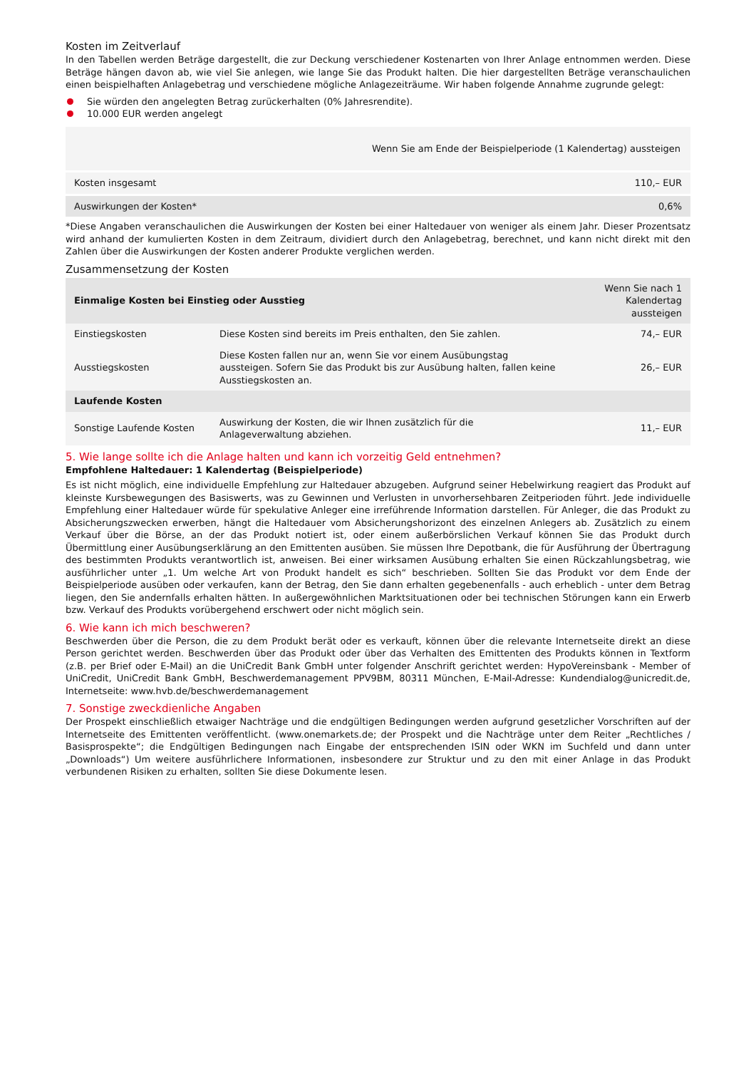Kosten im Zeitverlauf
In den Tabellen werden Beträge dargestellt, die zur Deckung verschiedener Kostenarten von Ihrer Anlage entnommen werden. Diese Beträge hängen davon ab, wie viel Sie anlegen, wie lange Sie das Produkt halten. Die hier dargestellten Beträge veranschaulichen einen beispielhaften Anlagebetrag und verschiedene mögliche Anlagezeiträume. Wir haben folgende Annahme zugrunde gelegt:
Sie würden den angelegten Betrag zurückerhalten (0% Jahresrendite).
10.000 EUR werden angelegt
| | Wenn Sie am Ende der Beispielperiode (1 Kalendertag) aussteigen |
| --- | --- |
| Kosten insgesamt | 110,– EUR |
| Auswirkungen der Kosten* | 0,6% |
*Diese Angaben veranschaulichen die Auswirkungen der Kosten bei einer Haltedauer von weniger als einem Jahr. Dieser Prozentsatz wird anhand der kumulierten Kosten in dem Zeitraum, dividiert durch den Anlagebetrag, berechnet, und kann nicht direkt mit den Zahlen über die Auswirkungen der Kosten anderer Produkte verglichen werden.
Zusammensetzung der Kosten
| Einmalige Kosten bei Einstieg oder Ausstieg | | Wenn Sie nach 1 Kalendertag aussteigen |
| --- | --- | --- |
| Einstiegskosten | Diese Kosten sind bereits im Preis enthalten, den Sie zahlen. | 74,– EUR |
| Ausstiegskosten | Diese Kosten fallen nur an, wenn Sie vor einem Ausübungstag aussteigen. Sofern Sie das Produkt bis zur Ausübung halten, fallen keine Ausstiegskosten an. | 26,– EUR |
| Laufende Kosten | | |
| Sonstige Laufende Kosten | Auswirkung der Kosten, die wir Ihnen zusätzlich für die Anlageverwaltung abziehen. | 11,– EUR |
5. Wie lange sollte ich die Anlage halten und kann ich vorzeitig Geld entnehmen?
Empfohlene Haltedauer: 1 Kalendertag (Beispielperiode)
Es ist nicht möglich, eine individuelle Empfehlung zur Haltedauer abzugeben. Aufgrund seiner Hebelwirkung reagiert das Produkt auf kleinste Kursbewegungen des Basiswerts, was zu Gewinnen und Verlusten in unvorhersehbaren Zeitperioden führt. Jede individuelle Empfehlung einer Haltedauer würde für spekulative Anleger eine irreführende Information darstellen. Für Anleger, die das Produkt zu Absicherungszwecken erwerben, hängt die Haltedauer vom Absicherungshorizont des einzelnen Anlegers ab. Zusätzlich zu einem Verkauf über die Börse, an der das Produkt notiert ist, oder einem außerbörslichen Verkauf können Sie das Produkt durch Übermittlung einer Ausübungserklärung an den Emittenten ausüben. Sie müssen Ihre Depotbank, die für Ausführung der Übertragung des bestimmten Produkts verantwortlich ist, anweisen. Bei einer wirksamen Ausübung erhalten Sie einen Rückzahlungsbetrag, wie ausführlicher unter „1. Um welche Art von Produkt handelt es sich“ beschrieben. Sollten Sie das Produkt vor dem Ende der Beispielperiode ausüben oder verkaufen, kann der Betrag, den Sie dann erhalten gegebenenfalls - auch erheblich - unter dem Betrag liegen, den Sie andernfalls erhalten hätten. In außergewöhnlichen Marktsituationen oder bei technischen Störungen kann ein Erwerb bzw. Verkauf des Produkts vorübergehend erschwert oder nicht möglich sein.
6. Wie kann ich mich beschweren?
Beschwerden über die Person, die zu dem Produkt berät oder es verkauft, können über die relevante Internetseite direkt an diese Person gerichtet werden. Beschwerden über das Produkt oder über das Verhalten des Emittenten des Produkts können in Textform (z.B. per Brief oder E-Mail) an die UniCredit Bank GmbH unter folgender Anschrift gerichtet werden: HypoVereinsbank - Member of UniCredit, UniCredit Bank GmbH, Beschwerdemanagement PPV9BM, 80311 München, E-Mail-Adresse: Kundendialog@unicredit.de, Internetseite: www.hvb.de/beschwerdemanagement
7. Sonstige zweckdienliche Angaben
Der Prospekt einschließlich etwaiger Nachträge und die endgültigen Bedingungen werden aufgrund gesetzlicher Vorschriften auf der Internetseite des Emittenten veröffentlicht. (www.onemarkets.de; der Prospekt und die Nachträge unter dem Reiter „Rechtliches / Basisprospekte“; die Endgültigen Bedingungen nach Eingabe der entsprechenden ISIN oder WKN im Suchfeld und dann unter „Downloads“) Um weitere ausführlichere Informationen, insbesondere zur Struktur und zu den mit einer Anlage in das Produkt verbundenen Risiken zu erhalten, sollten Sie diese Dokumente lesen.